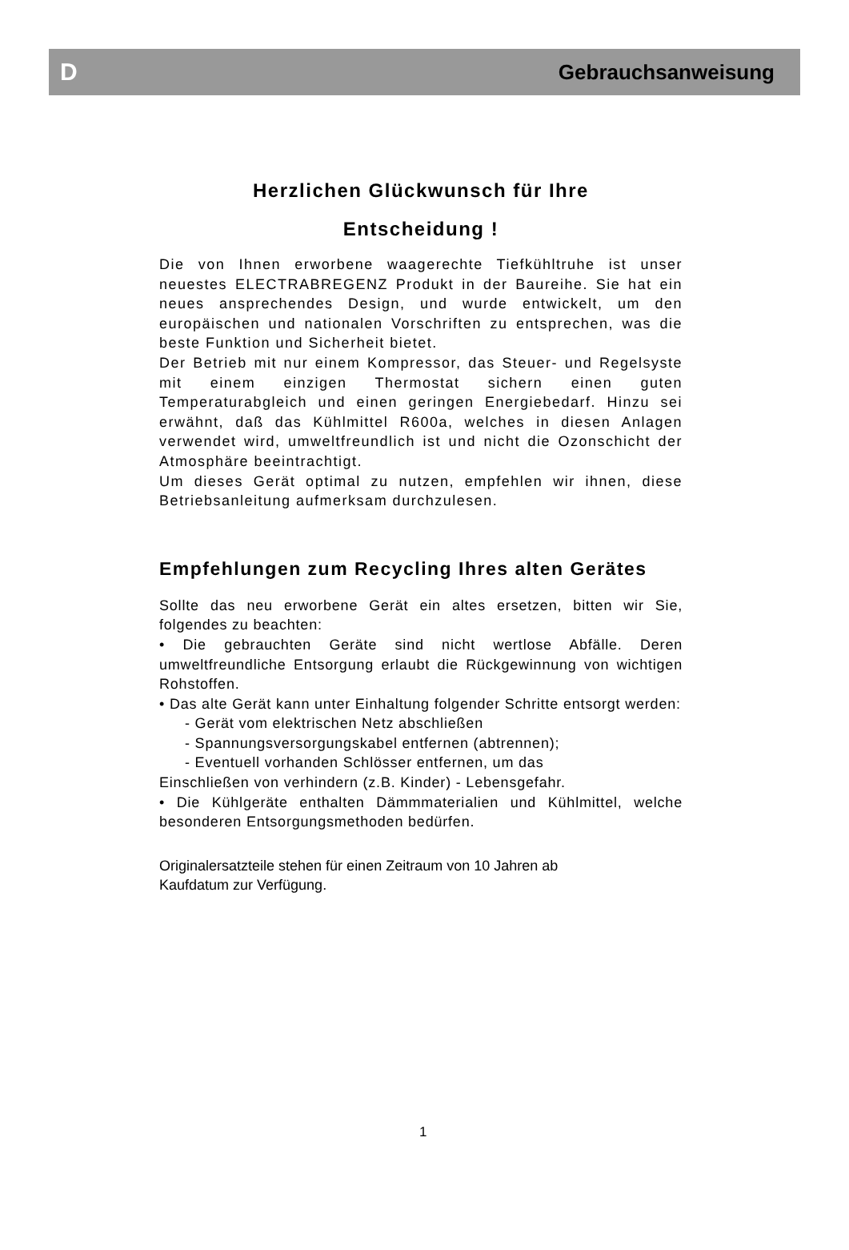D Gebrauchsanweisung
Herzlichen Glückwunsch für Ihre
Entscheidung !
Die von Ihnen erworbene waagerechte Tiefkühltruhe ist unser neuestes ELECTRABREGENZ Produkt in der Baureihe. Sie hat ein neues ansprechendes Design, und wurde entwickelt, um den europäischen und nationalen Vorschriften zu entsprechen, was die beste Funktion und Sicherheit bietet.
Der Betrieb mit nur einem Kompressor, das Steuer- und Regelsyste mit einem einzigen Thermostat sichern einen guten Temperaturabgleich und einen geringen Energiebedarf. Hinzu sei erwähnt, daß das Kühlmittel R600a, welches in diesen Anlagen verwendet wird, umweltfreundlich ist und nicht die Ozonschicht der Atmosphäre beeintrachtigt.
Um dieses Gerät optimal zu nutzen, empfehlen wir ihnen, diese Betriebsanleitung aufmerksam durchzulesen.
Empfehlungen zum Recycling Ihres alten Gerätes
Sollte das neu erworbene Gerät ein altes ersetzen, bitten wir Sie, folgendes zu beachten:
• Die gebrauchten Geräte sind nicht wertlose Abfälle. Deren umweltfreundliche Entsorgung erlaubt die Rückgewinnung von wichtigen Rohstoffen.
• Das alte Gerät kann unter Einhaltung folgender Schritte entsorgt werden:
- Gerät vom elektrischen Netz abschließen
- Spannungsversorgungskabel entfernen (abtrennen);
- Eventuell vorhanden Schlösser entfernen, um das
Einschließen von verhindern (z.B. Kinder) - Lebensgefahr.
• Die Kühlgeräte enthalten Dämmmaterialien und Kühlmittel, welche besonderen Entsorgungsmethoden bedürfen.
Originalersatzteile stehen für einen Zeitraum von 10 Jahren ab
Kaufdatum zur Verfügung.
1